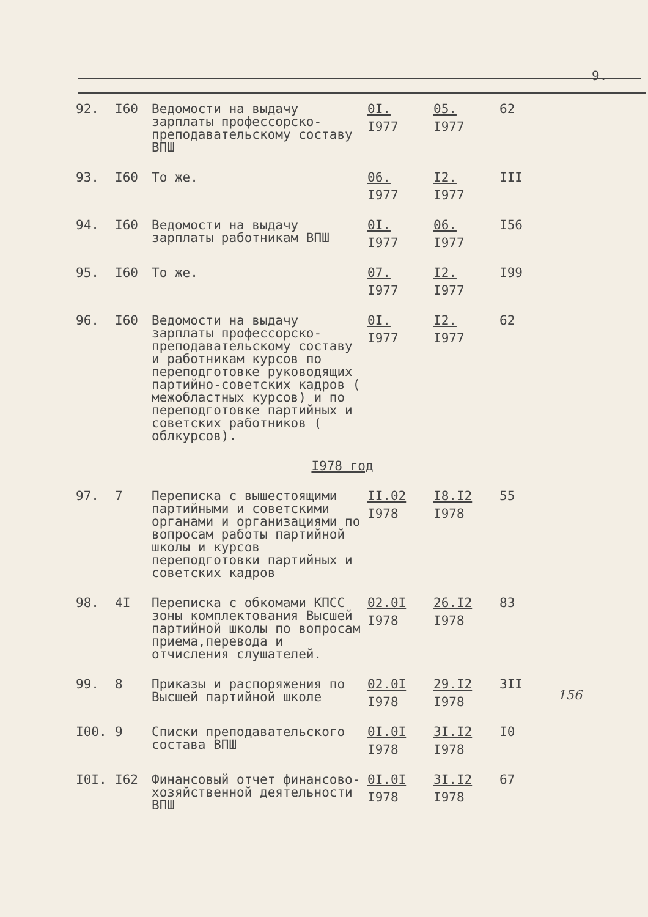9.
| 92. | I60 | Ведомости на выдачу зарплаты профессорско-преподавательскому составу ВПШ | 0I. I977 | 05. I977 | 62 |
| 93. | I60 | То же. | 06. I977 | I2. I977 | III |
| 94. | I60 | Ведомости на выдачу зарплаты работникам ВПШ | 0I. I977 | 06. I977 | I56 |
| 95. | I60 | То же. | 07. I977 | I2. I977 | I99 |
| 96. | I60 | Ведомости на выдачу зарплаты профессорско-преподавательскому составу и работникам курсов по переподготовке руководящих партийно-советских кадров ( межобластных курсов) и по переподготовке партийных и советских работников ( облкурсов). | 0I. I977 | I2. I977 | 62 |
| I978 год | | | | | |
| 97. | 7 | Переписка с вышестоящими партийными и советскими органами и организациями по вопросам работы партийной школы и курсов переподготовки партийных и советских кадров | II.02 I978 | I8.I2 I978 | 55 |
| 98. | 4I | Переписка с обкомами КПСС зоны комплектования Высшей партийной школы по вопросам приема,перевода и отчисления слушателей. | 02.0I I978 | 26.I2 I978 | 83 |
| 99. | 8 | Приказы и распоряжения по Высшей партийной школе | 02.0I I978 | 29.I2 I978 | 3II |
| I00. | 9 | Списки преподавательского состава ВПШ | 0I.0I I978 | 3I.I2 I978 | I0 |
| I0I. | I62 | Финансовый отчет финансово-хозяйственной деятельности ВПШ | 0I.0I I978 | 3I.I2 I978 | 67 |
156